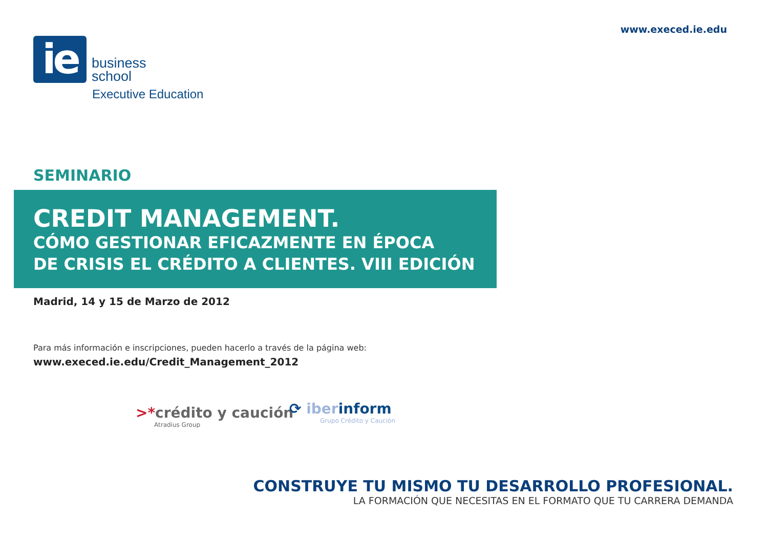www.execed.ie.edu
ie
business
school
Executive Education
SEMINARIO
CREDIT MANAGEMENT.
CÓMO GESTIONAR EFICAZMENTE EN ÉPOCA
DE CRISIS EL CRÉDITO A CLIENTES. VIII EDICIÓN
Madrid, 14 y 15 de Marzo de 2012
Para más información e inscripciones, pueden hacerlo a través de la página web:
www.execed.ie.edu/Credit_Management_2012
>*crédito y caución
Atradius Group
⟳ iberinform
Grupo Crédito y Caución
CONSTRUYE TU MISMO TU DESARROLLO PROFESIONAL.
LA FORMACIÓN QUE NECESITAS EN EL FORMATO QUE TU CARRERA DEMANDA